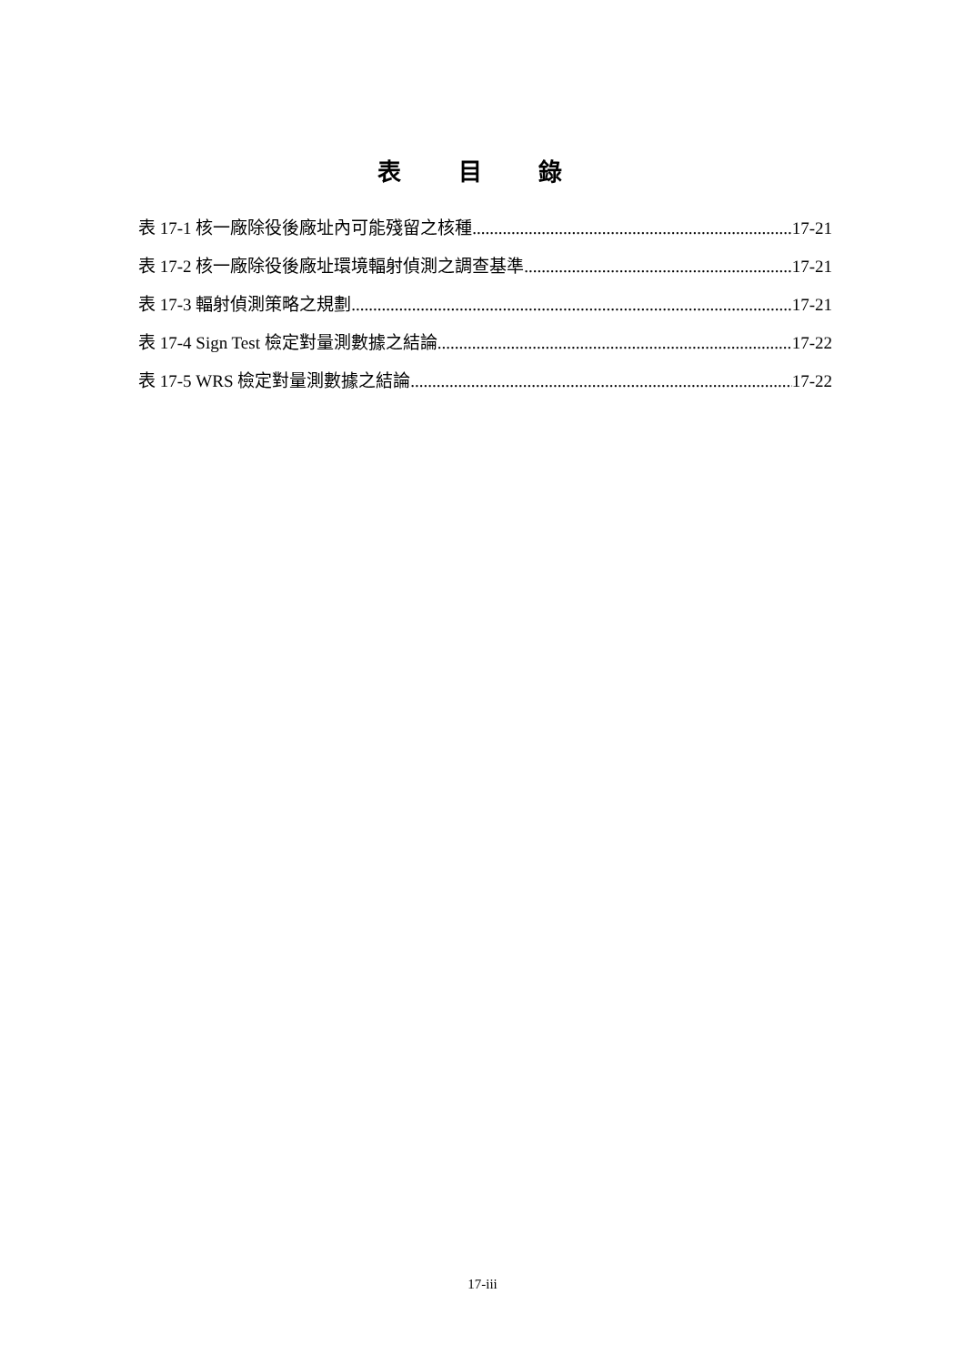表 目 錄
表 17-1 核一廠除役後廠址內可能殘留之核種 17-21
表 17-2 核一廠除役後廠址環境輻射偵測之調查基準 17-21
表 17-3 輻射偵測策略之規劃 17-21
表 17-4 Sign Test 檢定對量測數據之結論 17-22
表 17-5 WRS 檢定對量測數據之結論 17-22
17-iii